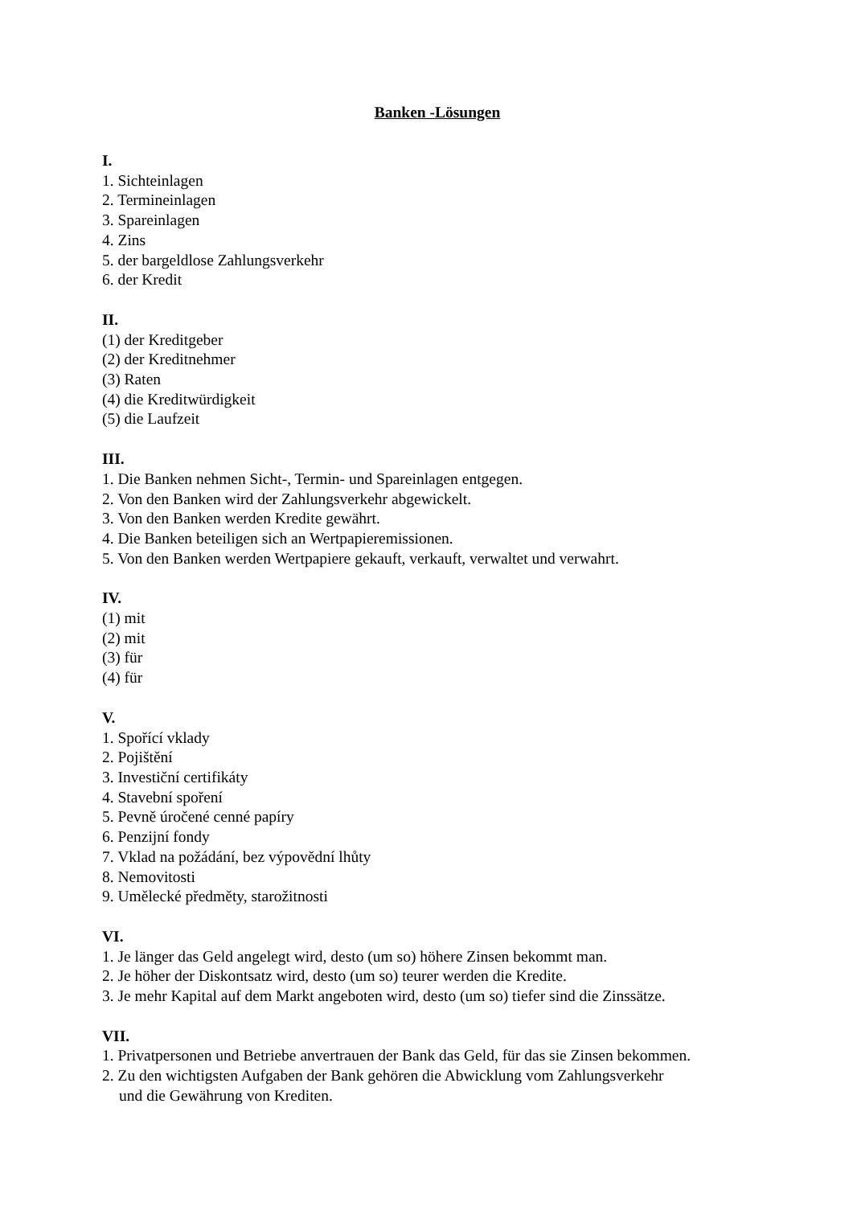Banken -Lösungen
I.
1. Sichteinlagen
2. Termineinlagen
3. Spareinlagen
4. Zins
5. der bargeldlose Zahlungsverkehr
6. der Kredit
II.
(1) der Kreditgeber
(2) der Kreditnehmer
(3) Raten
(4) die Kreditwürdigkeit
(5) die Laufzeit
III.
1. Die Banken nehmen Sicht-, Termin- und Spareinlagen entgegen.
2. Von den Banken wird der Zahlungsverkehr abgewickelt.
3. Von den Banken werden Kredite gewährt.
4. Die Banken beteiligen sich an Wertpapieremissionen.
5. Von den Banken werden Wertpapiere gekauft, verkauft, verwaltet und verwahrt.
IV.
(1) mit
(2) mit
(3) für
(4) für
V.
1. Spořící vklady
2. Pojištění
3. Investiční certifikáty
4. Stavební spoření
5. Pevně úročené cenné papíry
6. Penzijní fondy
7. Vklad na požádání, bez výpovědní lhůty
8. Nemovitosti
9. Umělecké předměty, starožitnosti
VI.
1. Je länger das Geld angelegt wird, desto (um so) höhere Zinsen bekommt man.
2. Je höher der Diskontsatz wird, desto (um so) teurer werden die Kredite.
3. Je mehr Kapital auf dem Markt angeboten wird, desto (um so) tiefer sind die Zinssätze.
VII.
1. Privatpersonen und Betriebe anvertrauen der Bank das Geld, für das sie Zinsen bekommen.
2. Zu den wichtigsten Aufgaben der Bank gehören die Abwicklung vom Zahlungsverkehr
und die Gewährung von Krediten.